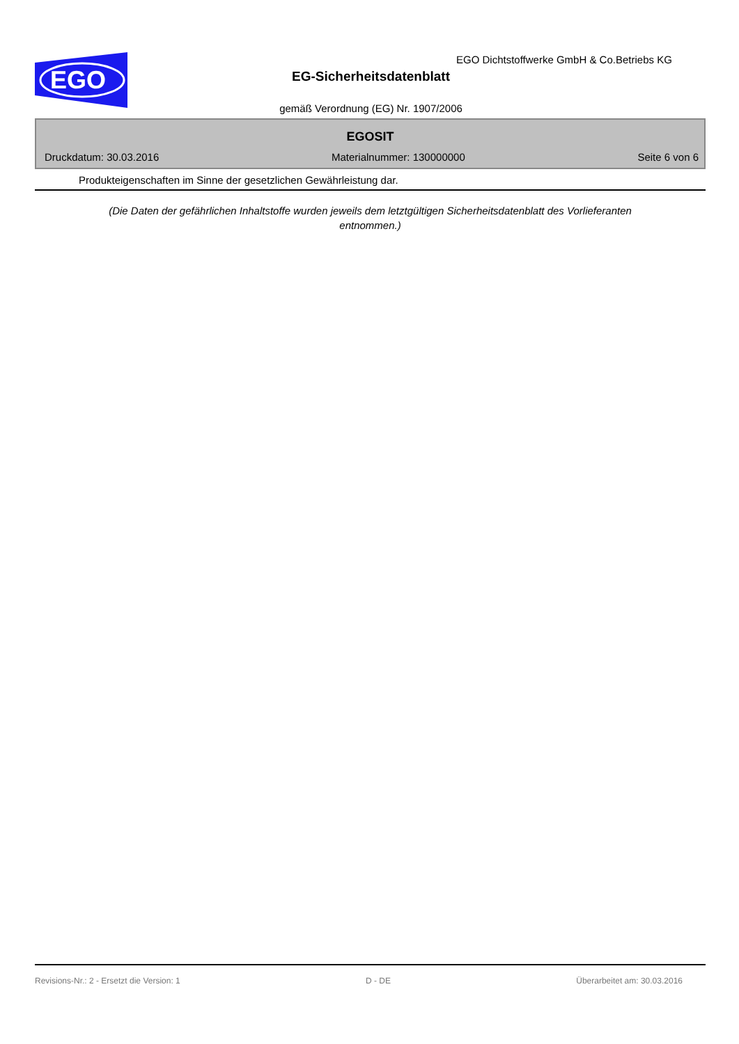EGO
EGO Dichtstoffwerke GmbH & Co.Betriebs KG
EG-Sicherheitsdatenblatt
gemäß Verordnung (EG) Nr. 1907/2006
EGOSIT
Druckdatum: 30.03.2016 Materialnummer: 130000000 Seite 6 von 6
Produkteigenschaften im Sinne der gesetzlichen Gewährleistung dar.
(Die Daten der gefährlichen Inhaltstoffe wurden jeweils dem letztgültigen Sicherheitsdatenblatt des Vorlieferanten
entnommen.)
Revisions-Nr.: 2 - Ersetzt die Version: 1 D - DE Überarbeitet am: 30.03.2016